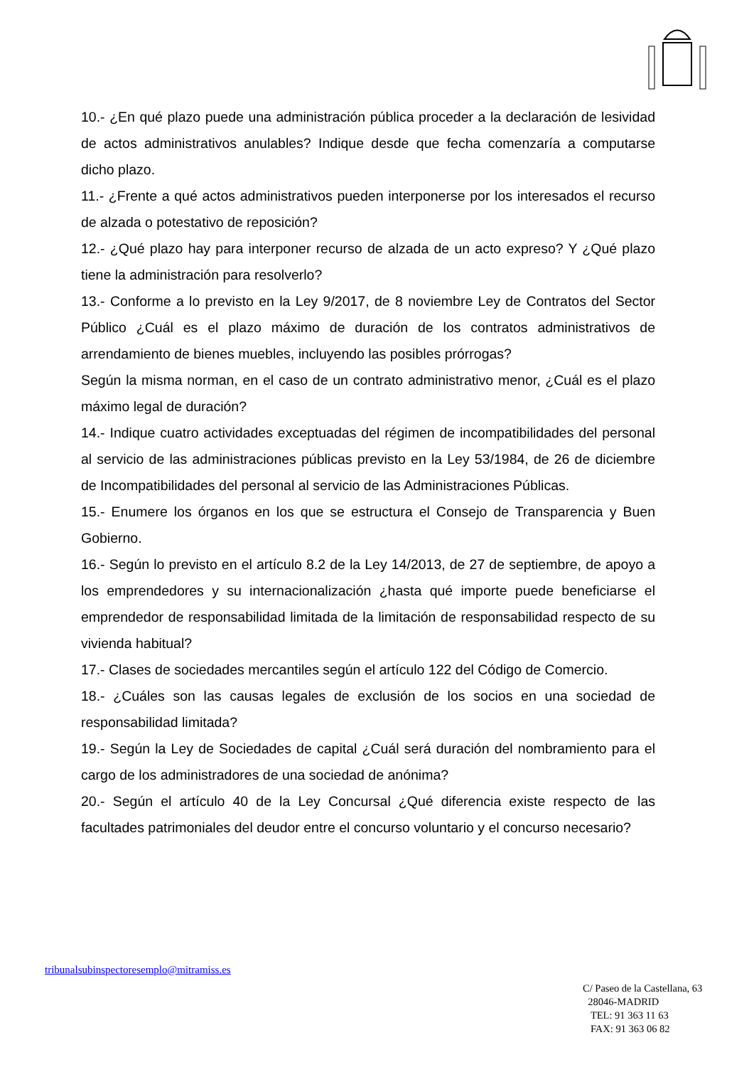10.- ¿En qué plazo puede una administración pública proceder a la declaración de lesividad de actos administrativos anulables? Indique desde que fecha comenzaría a computarse dicho plazo.
11.- ¿Frente a qué actos administrativos pueden interponerse por los interesados el recurso de alzada o potestativo de reposición?
12.- ¿Qué plazo hay para interponer recurso de alzada de un acto expreso? Y ¿Qué plazo tiene la administración para resolverlo?
13.- Conforme a lo previsto en la Ley 9/2017, de 8 noviembre Ley de Contratos del Sector Público ¿Cuál es el plazo máximo de duración de los contratos administrativos de arrendamiento de bienes muebles, incluyendo las posibles prórrogas?
Según la misma norman, en el caso de un contrato administrativo menor, ¿Cuál es el plazo máximo legal de duración?
14.- Indique cuatro actividades exceptuadas del régimen de incompatibilidades del personal al servicio de las administraciones públicas previsto en la Ley 53/1984, de 26 de diciembre de Incompatibilidades del personal al servicio de las Administraciones Públicas.
15.- Enumere los órganos en los que se estructura el Consejo de Transparencia y Buen Gobierno.
16.- Según lo previsto en el artículo 8.2 de la Ley 14/2013, de 27 de septiembre, de apoyo a los emprendedores y su internacionalización ¿hasta qué importe puede beneficiarse el emprendedor de responsabilidad limitada de la limitación de responsabilidad respecto de su vivienda habitual?
17.- Clases de sociedades mercantiles según el artículo 122 del Código de Comercio.
18.- ¿Cuáles son las causas legales de exclusión de los socios en una sociedad de responsabilidad limitada?
19.- Según la Ley de Sociedades de capital ¿Cuál será duración del nombramiento para el cargo de los administradores de una sociedad de anónima?
20.- Según el artículo 40 de la Ley Concursal ¿Qué diferencia existe respecto de las facultades patrimoniales del deudor entre el concurso voluntario y el concurso necesario?
tribunalsubinspectoresemplo@mitramiss.es
C/ Paseo de la Castellana, 63
28046-MADRID
TEL: 91 363 11 63
FAX: 91 363 06 82